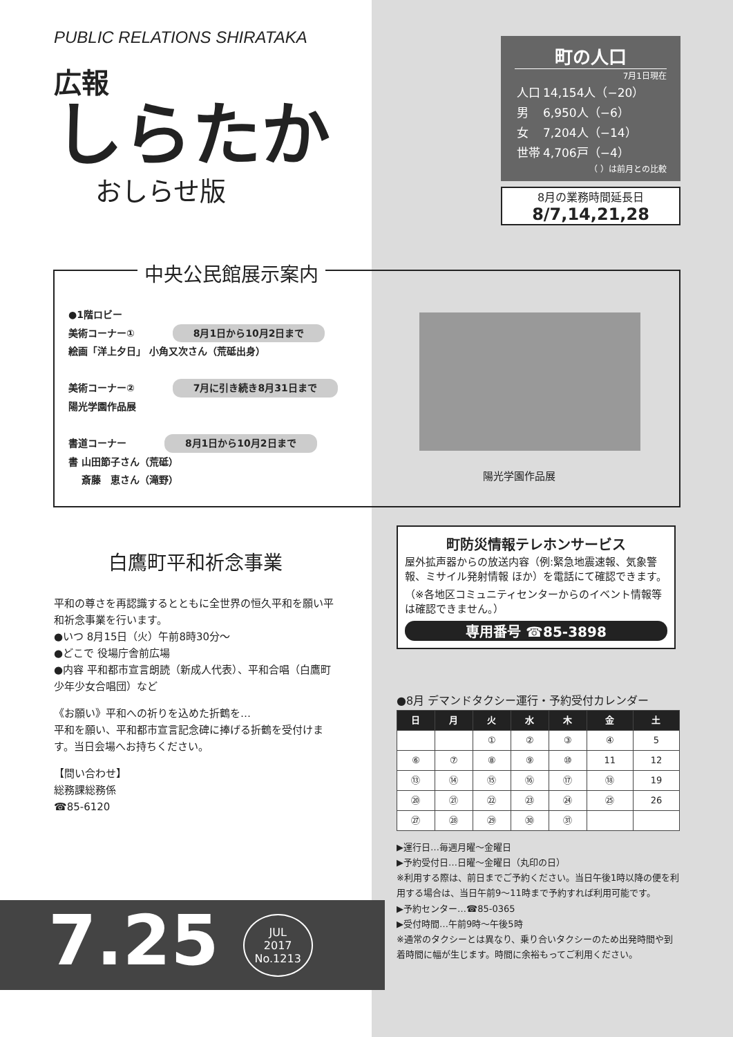PUBLIC RELATIONS SHIRATAKA
広報
しらたか
おしらせ版
町の人口
7月1日現在
| 人口 | 14,154人（−20） |
| 男 | 6,950人（−6） |
| 女 | 7,204人（−14） |
| 世帯 | 4,706戸（−4） |
（ ）は前月との比較
8月の業務時間延長日
8/7,14,21,28
中央公民館展示案内
●1階ロビー
美術コーナー① 8月1日から10月2日まで
絵画「洋上夕日」 小角又次さん（荒砥出身）
美術コーナー② 7月に引き続き8月31日まで
陽光学園作品展
書道コーナー 8月1日から10月2日まで
書 山田節子さん（荒砥）
　 斎藤　恵さん（滝野）
陽光学園作品展
白鷹町平和祈念事業
平和の尊さを再認識するとともに全世界の恒久平和を願い平和祈念事業を行います。
●いつ 8月15日（火）午前8時30分〜
●どこで 役場庁舎前広場
●内容 平和都市宣言朗読（新成人代表）、平和合唱（白鷹町少年少女合唱団）など
《お願い》平和への祈りを込めた折鶴を…
平和を願い、平和都市宣言記念碑に捧げる折鶴を受付けます。当日会場へお持ちください。
【問い合わせ】
総務課総務係
☎85-6120
町防災情報テレホンサービス
屋外拡声器からの放送内容（例:緊急地震速報、気象警報、ミサイル発射情報 ほか）を電話にて確認できます。（※各地区コミュニティセンターからのイベント情報等は確認できません。）
専用番号 ☎85-3898
●8月 デマンドタクシー運行・予約受付カレンダー
| 日 | 月 | 火 | 水 | 木 | 金 | 土 |
| --- | --- | --- | --- | --- | --- | --- |
| | | ① | ② | ③ | ④ | 5 |
| ⑥ | ⑦ | ⑧ | ⑨ | ⑩ | 11 | 12 |
| ⑬ | ⑭ | ⑮ | ⑯ | ⑰ | ⑱ | 19 |
| ⑳ | ㉑ | ㉒ | ㉓ | ㉔ | ㉕ | 26 |
| ㉗ | ㉘ | ㉙ | ㉚ | ㉛ | | |
▶運行日…毎週月曜〜金曜日
▶予約受付日…日曜〜金曜日（丸印の日）
※利用する際は、前日までご予約ください。当日午後1時以降の便を利用する場合は、当日午前9〜11時まで予約すれば利用可能です。
▶予約センター…☎85-0365
▶受付時間…午前9時〜午後5時
※通常のタクシーとは異なり、乗り合いタクシーのため出発時間や到着時間に幅が生じます。時間に余裕もってご利用ください。
7.25 JUL
2017
No.1213